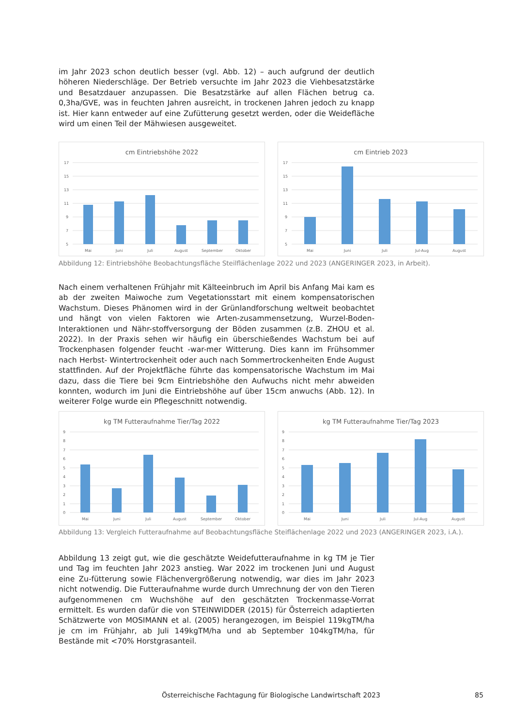im Jahr 2023 schon deutlich besser (vgl. Abb. 12) – auch aufgrund der deutlich höheren Niederschläge. Der Betrieb versuchte im Jahr 2023 die Viehbesatzstärke und Besatzdauer anzupassen. Die Besatzstärke auf allen Flächen betrug ca. 0,3ha/GVE, was in feuchten Jahren ausreicht, in trockenen Jahren jedoch zu knapp ist. Hier kann entweder auf eine Zufütterung gesetzt werden, oder die Weidefläche wird um einen Teil der Mähwiesen ausgeweitet.
cm Eintriebshöhe 2022
17
15
13
11
9
7
5
Mai
Juni
Juli
August
September
Oktober
cm Eintrieb 2023
17
15
13
11
9
7
5
Mai
Juni
Juli
Jul-Aug
August
Abbildung 12: Eintriebshöhe Beobachtungsfläche Steilflächenlage 2022 und 2023 (ANGERINGER 2023, in Arbeit).
Nach einem verhaltenen Frühjahr mit Kälteeinbruch im April bis Anfang Mai kam es ab der zweiten Maiwoche zum Vegetationsstart mit einem kompensatorischen Wachstum. Dieses Phänomen wird in der Grünlandforschung weltweit beobachtet und hängt von vielen Faktoren wie Arten-zusammensetzung, Wurzel-Boden-Interaktionen und Nähr-stoffversorgung der Böden zusammen (z.B. ZHOU et al. 2022). In der Praxis sehen wir häufig ein überschießendes Wachstum bei auf Trockenphasen folgender feucht -war-mer Witterung. Dies kann im Frühsommer nach Herbst- Wintertrockenheit oder auch nach Sommertrockenheiten Ende August stattfinden. Auf der Projektfläche führte das kompensatorische Wachstum im Mai dazu, dass die Tiere bei 9cm Eintriebshöhe den Aufwuchs nicht mehr abweiden konnten, wodurch im Juni die Eintriebshöhe auf über 15cm anwuchs (Abb. 12). In weiterer Folge wurde ein Pflegeschnitt notwendig.
kg TM Futteraufnahme Tier/Tag 2022
9
8
7
6
5
4
3
2
1
0
Mai
Juni
Juli
August
September
Oktober
kg TM Futteraufnahme Tier/Tag 2023
9
8
7
6
5
4
3
2
1
0
Mai
Juni
Juli
Jul-Aug
August
Abbildung 13: Vergleich Futteraufnahme auf Beobachtungsfläche Steiflächenlage 2022 und 2023 (ANGERINGER 2023, i.A.).
Abbildung 13 zeigt gut, wie die geschätzte Weidefutteraufnahme in kg TM je Tier und Tag im feuchten Jahr 2023 anstieg. War 2022 im trockenen Juni und August eine Zu-fütterung sowie Flächenvergrößerung notwendig, war dies im Jahr 2023 nicht notwendig. Die Futteraufnahme wurde durch Umrechnung der von den Tieren aufgenommenen cm Wuchshöhe auf den geschätzten Trockenmasse-Vorrat ermittelt. Es wurden dafür die von STEINWIDDER (2015) für Österreich adaptierten Schätzwerte von MOSIMANN et al. (2005) herangezogen, im Beispiel 119kgTM/ha je cm im Frühjahr, ab Juli 149kgTM/ha und ab September 104kgTM/ha, für Bestände mit <70% Horstgrasanteil.
Österreichische Fachtagung für Biologische Landwirtschaft 2023
85